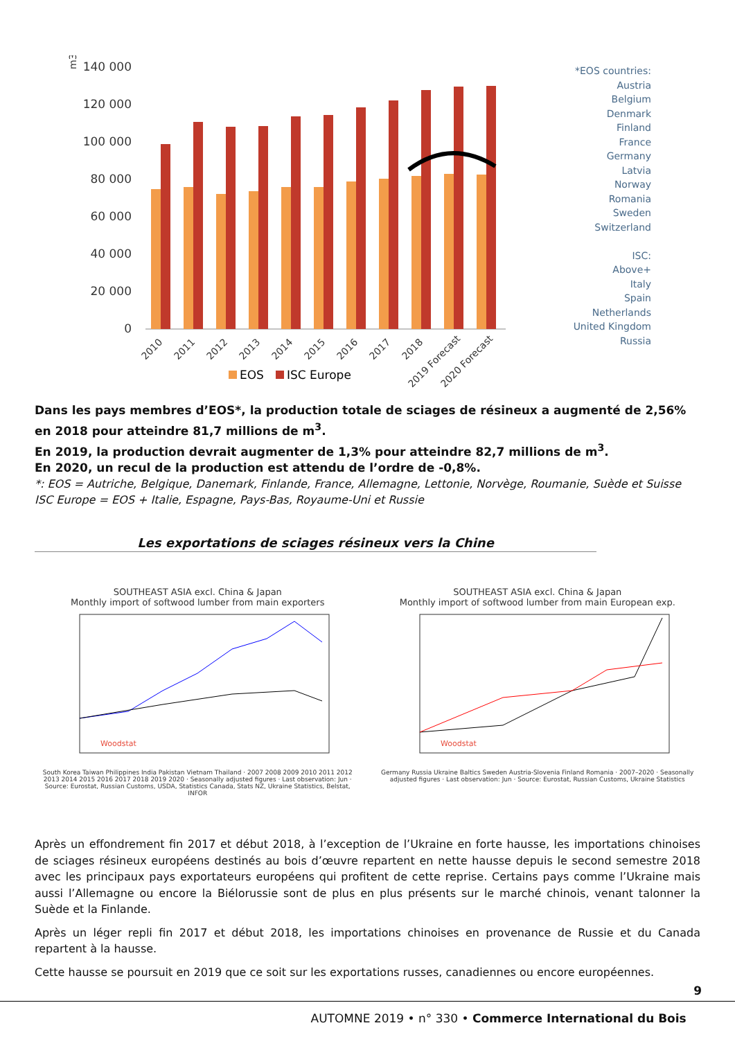140 000
120 000
100 000
80 000
60 000
40 000
20 000
0
m3
2010
2011
2012
2013
2014
2015
2016
2017
2018
2019 Forecast
2020 Forecast
EOS
ISC Europe
*EOS countries:
Austria
Belgium
Denmark
Finland
France
Germany
Latvia
Norway
Romania
Sweden
Switzerland
ISC:
Above+
Italy
Spain
Netherlands
United Kingdom
Russia
Dans les pays membres d’EOS*, la production totale de sciages de résineux a augmenté de 2,56% en 2018 pour atteindre 81,7 millions de m<sup>3</sup>.
En 2019, la production devrait augmenter de 1,3% pour atteindre 82,7 millions de m<sup>3</sup>.
En 2020, un recul de la production est attendu de l’ordre de -0,8%.
*: EOS = Autriche, Belgique, Danemark, Finlande, France, Allemagne, Lettonie, Norvège, Roumanie, Suède et Suisse
ISC Europe = EOS + Italie, Espagne, Pays-Bas, Royaume-Uni et Russie
Les exportations de sciages résineux vers la Chine
SOUTHEAST ASIA excl. China & Japan
Monthly import of softwood lumber from main exporters
Woodstat
South Korea Taiwan Philippines India Pakistan Vietnam Thailand · 2007 2008 2009 2010 2011 2012 2013 2014 2015 2016 2017 2018 2019 2020 · Seasonally adjusted figures · Last observation: Jun · Source: Eurostat, Russian Customs, USDA, Statistics Canada, Stats NZ, Ukraine Statistics, Belstat, INFOR
SOUTHEAST ASIA excl. China & Japan
Monthly import of softwood lumber from main European exp.
Woodstat
Germany Russia Ukraine Baltics Sweden Austria-Slovenia Finland Romania · 2007–2020 · Seasonally adjusted figures · Last observation: Jun · Source: Eurostat, Russian Customs, Ukraine Statistics
Après un effondrement fin 2017 et début 2018, à l’exception de l’Ukraine en forte hausse, les importations chinoises de sciages résineux européens destinés au bois d’œuvre repartent en nette hausse depuis le second semestre 2018 avec les principaux pays exportateurs européens qui profitent de cette reprise. Certains pays comme l’Ukraine mais aussi l’Allemagne ou encore la Biélorussie sont de plus en plus présents sur le marché chinois, venant talonner la Suède et la Finlande.
Après un léger repli fin 2017 et début 2018, les importations chinoises en provenance de Russie et du Canada repartent à la hausse.
Cette hausse se poursuit en 2019 que ce soit sur les exportations russes, canadiennes ou encore européennes.
9
AUTOMNE 2019 • n° 330 • Commerce International du Bois